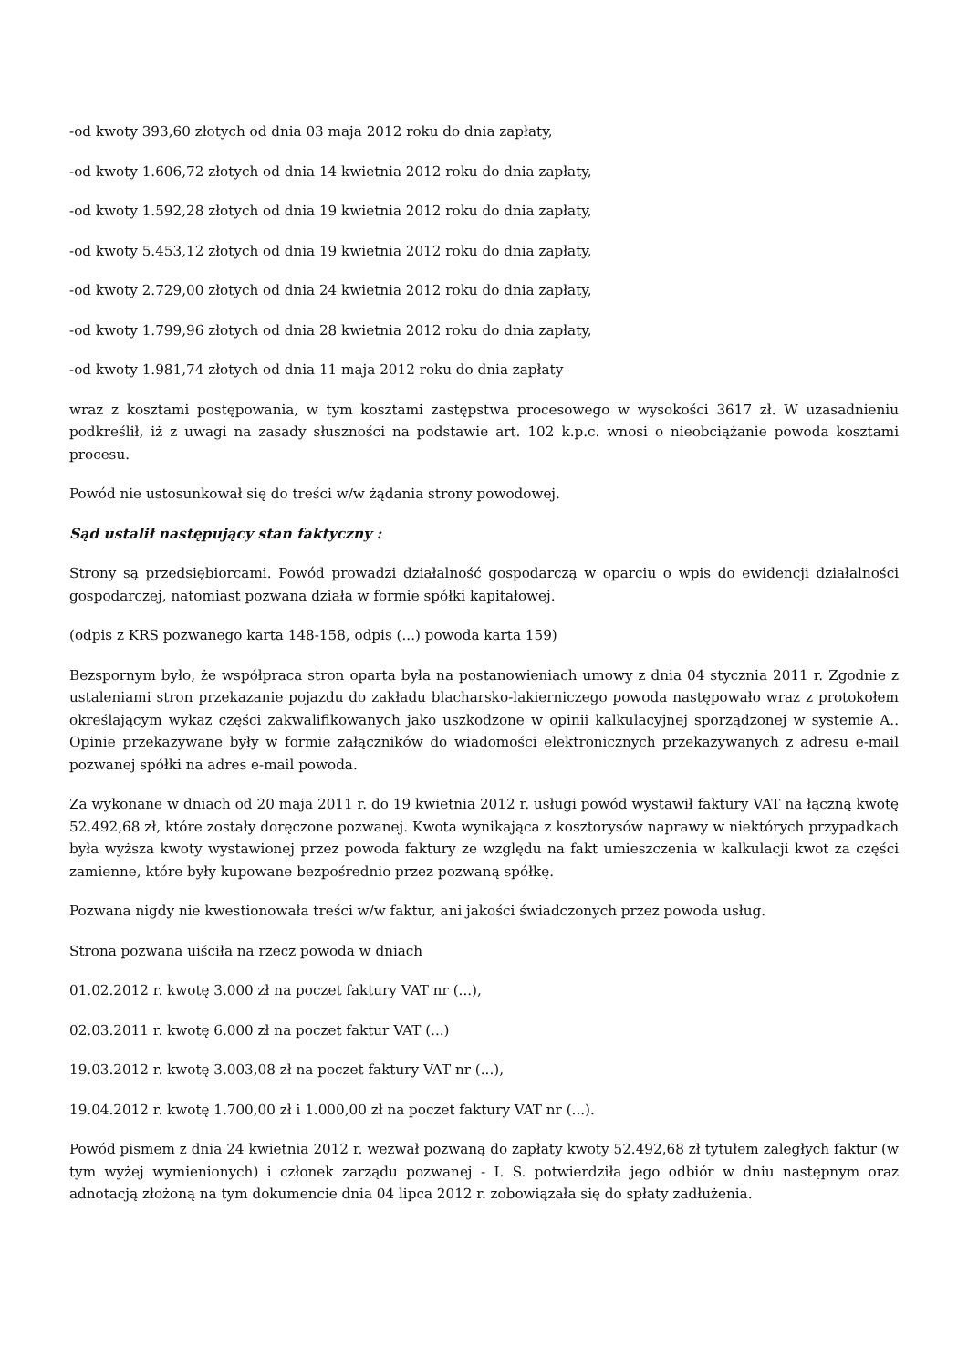-od kwoty 393,60 złotych od dnia 03 maja 2012 roku do dnia zapłaty,
-od kwoty 1.606,72 złotych od dnia 14 kwietnia 2012 roku do dnia zapłaty,
-od kwoty 1.592,28 złotych od dnia 19 kwietnia 2012 roku do dnia zapłaty,
-od kwoty 5.453,12 złotych od dnia 19 kwietnia 2012 roku do dnia zapłaty,
-od kwoty 2.729,00 złotych od dnia 24 kwietnia 2012 roku do dnia zapłaty,
-od kwoty 1.799,96 złotych od dnia 28 kwietnia 2012 roku do dnia zapłaty,
-od kwoty 1.981,74 złotych od dnia 11 maja 2012 roku do dnia zapłaty
wraz z kosztami postępowania, w tym kosztami zastępstwa procesowego w wysokości 3617 zł. W uzasadnieniu podkreślił, iż z uwagi na zasady słuszności na podstawie art. 102 k.p.c. wnosi o nieobciążanie powoda kosztami procesu.
Powód nie ustosunkował się do treści w/w żądania strony powodowej.
Sąd ustalił następujący stan faktyczny :
Strony są przedsiębiorcami. Powód prowadzi działalność gospodarczą w oparciu o wpis do ewidencji działalności gospodarczej, natomiast pozwana działa w formie spółki kapitałowej.
(odpis z KRS pozwanego karta 148-158, odpis (...) powoda karta 159)
Bezspornym było, że współpraca stron oparta była na postanowieniach umowy z dnia 04 stycznia 2011 r. Zgodnie z ustaleniami stron przekazanie pojazdu do zakładu blacharsko-lakierniczego powoda następowało wraz z protokołem określającym wykaz części zakwalifikowanych jako uszkodzone w opinii kalkulacyjnej sporządzonej w systemie A.. Opinie przekazywane były w formie załączników do wiadomości elektronicznych przekazywanych z adresu e-mail pozwanej spółki na adres e-mail powoda.
Za wykonane w dniach od 20 maja 2011 r. do 19 kwietnia 2012 r. usługi powód wystawił faktury VAT na łączną kwotę 52.492,68 zł, które zostały doręczone pozwanej. Kwota wynikająca z kosztorysów naprawy w niektórych przypadkach była wyższa kwoty wystawionej przez powoda faktury ze względu na fakt umieszczenia w kalkulacji kwot za części zamienne, które były kupowane bezpośrednio przez pozwaną spółkę.
Pozwana nigdy nie kwestionowała treści w/w faktur, ani jakości świadczonych przez powoda usług.
Strona pozwana uiściła na rzecz powoda w dniach
01.02.2012 r. kwotę 3.000 zł na poczet faktury VAT nr (...),
02.03.2011 r. kwotę 6.000 zł na poczet faktur VAT (...)
19.03.2012 r. kwotę 3.003,08 zł na poczet faktury VAT nr (...),
19.04.2012 r. kwotę 1.700,00 zł i 1.000,00 zł na poczet faktury VAT nr (...).
Powód pismem z dnia 24 kwietnia 2012 r. wezwał pozwaną do zapłaty kwoty 52.492,68 zł tytułem zaległych faktur (w tym wyżej wymienionych) i członek zarządu pozwanej - I. S. potwierdziła jego odbiór w dniu następnym oraz adnotacją złożoną na tym dokumencie dnia 04 lipca 2012 r. zobowiązała się do spłaty zadłużenia.